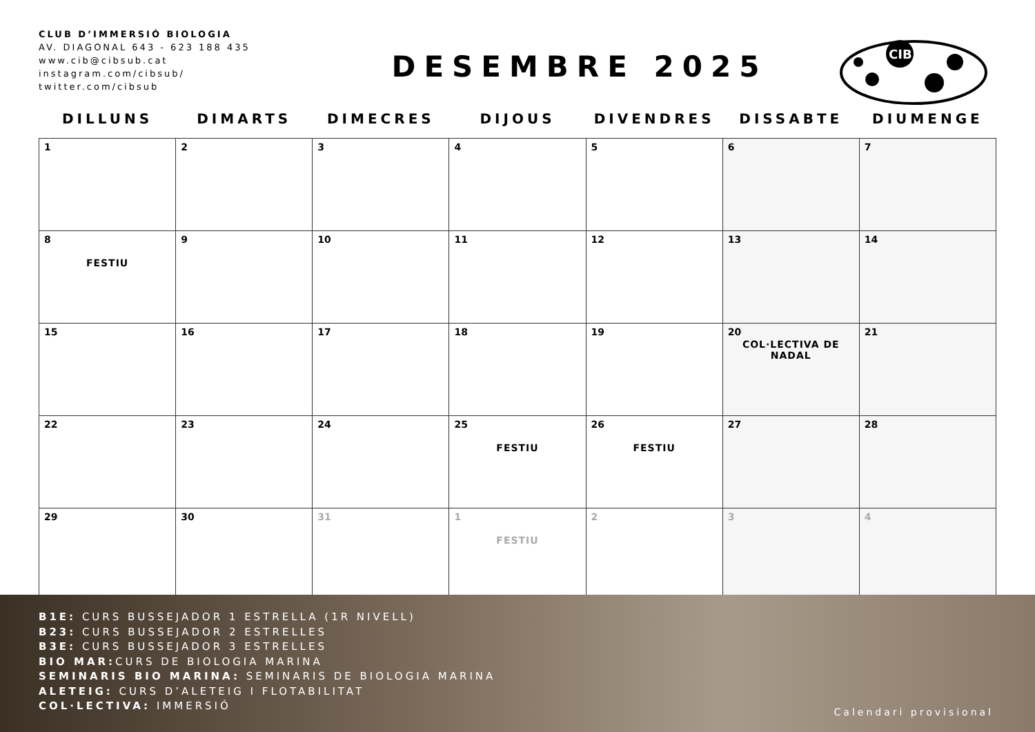CLUB D’IMMERSIÓ BIOLOGIA
AV. DIAGONAL 643 - 623 188 435
www.cib@cibsub.cat
instagram.com/cibsub/
twitter.com/cibsub
DESEMBRE 2025
CIB
| DILLUNS | DIMARTS | DIMECRES | DIJOUS | DIVENDRES | DISSABTE | DIUMENGE |
| --- | --- | --- | --- | --- | --- | --- |
| 1 | 2 | 3 | 4 | 5 | 6 | 7 |
| 8 FESTIU | 9 | 10 | 11 | 12 | 13 | 14 |
| 15 | 16 | 17 | 18 | 19 | 20 COL·LECTIVA DE NADAL | 21 |
| 22 | 23 | 24 | 25 FESTIU | 26 FESTIU | 27 | 28 |
| 29 | 30 | 31 | 1 FESTIU | 2 | 3 | 4 |
B1E: CURS BUSSEJADOR 1 ESTRELLA (1R NIVELL)
B23: CURS BUSSEJADOR 2 ESTRELLES
B3E: CURS BUSSEJADOR 3 ESTRELLES
BIO MAR: CURS DE BIOLOGIA MARINA
SEMINARIS BIO MARINA: SEMINARIS DE BIOLOGIA MARINA
ALETEIG: CURS D’ALETEIG I FLOTABILITAT
COL·LECTIVA: IMMERSIÓ
Calendari provisional